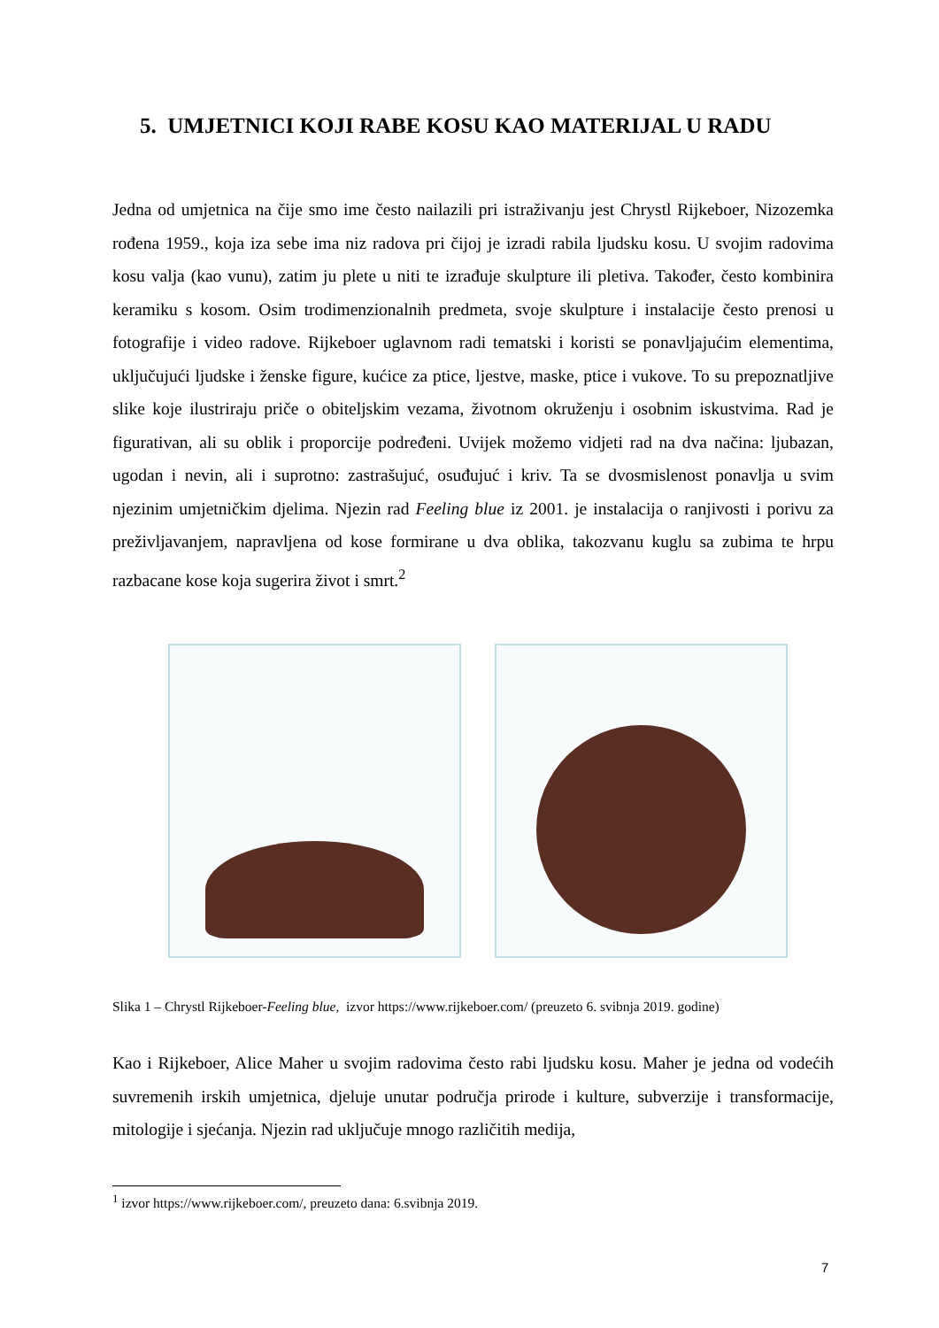5. UMJETNICI KOJI RABE KOSU KAO MATERIJAL U RADU
Jedna od umjetnica na čije smo ime često nailazili pri istraživanju jest Chrystl Rijkeboer, Nizozemka rođena 1959., koja iza sebe ima niz radova pri čijoj je izradi rabila ljudsku kosu. U svojim radovima kosu valja (kao vunu), zatim ju plete u niti te izrađuje skulpture ili pletiva. Također, često kombinira keramiku s kosom. Osim trodimenzionalnih predmeta, svoje skulpture i instalacije često prenosi u fotografije i video radove. Rijkeboer uglavnom radi tematski i koristi se ponavljajućim elementima, uključujući ljudske i ženske figure, kućice za ptice, ljestve, maske, ptice i vukove. To su prepoznatljive slike koje ilustriraju priče o obiteljskim vezama, životnom okruženju i osobnim iskustvima. Rad je figurativan, ali su oblik i proporcije podređeni. Uvijek možemo vidjeti rad na dva načina: ljubazan, ugodan i nevin, ali i suprotno: zastrašujuć, osuđujuć i kriv. Ta se dvosmislenost ponavlja u svim njezinim umjetničkim djelima. Njezin rad Feeling blue iz 2001. je instalacija o ranjivosti i porivu za preživljavanjem, napravljena od kose formirane u dva oblika, takozvanu kuglu sa zubima te hrpu razbacane kose koja sugerira život i smrt.<sup>2</sup>
Slika 1 – Chrystl Rijkeboer-Feeling blue, izvor https://www.rijkeboer.com/ (preuzeto 6. svibnja 2019. godine)
Kao i Rijkeboer, Alice Maher u svojim radovima često rabi ljudsku kosu. Maher je jedna od vodećih suvremenih irskih umjetnica, djeluje unutar područja prirode i kulture, subverzije i transformacije, mitologije i sjećanja. Njezin rad uključuje mnogo različitih medija,
<sup>1</sup> izvor https://www.rijkeboer.com/, preuzeto dana: 6.svibnja 2019.
7